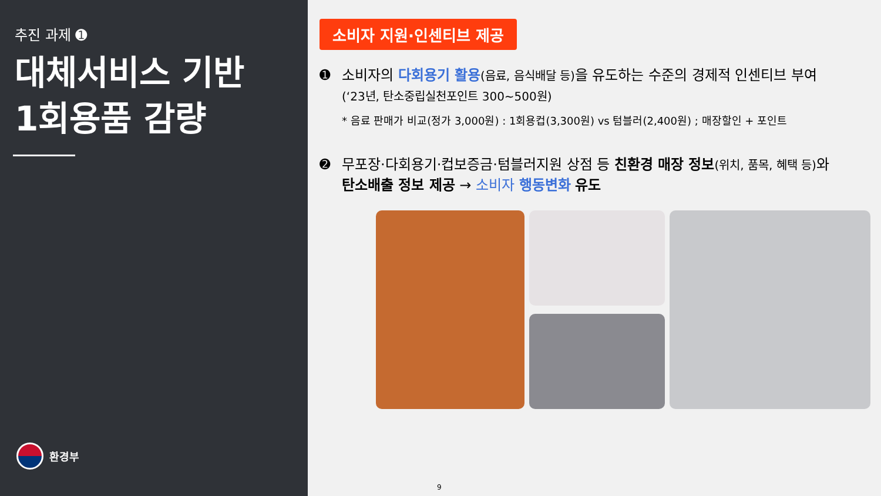추진 과제 ➊
대체서비스 기반
1회용품 감량
환경부
소비자 지원·인센티브 제공
➊ 소비자의 다회용기 활용(음료, 음식배달 등) 을 유도하는 수준의 경제적 인센티브 부여(‘23년, 탄소중립실천포인트 300~500원)
* 음료 판매가 비교(정가 3,000원) : 1회용컵(3,300원) vs 텀블러(2,400원) ; 매장할인 + 포인트
➋ 무포장·다회용기·컵보증금·텀블러지원 상점 등 친환경 매장 정보(위치, 품목, 혜택 등) 와 탄소배출 정보 제공 → 소비자 행동변화 유도
9